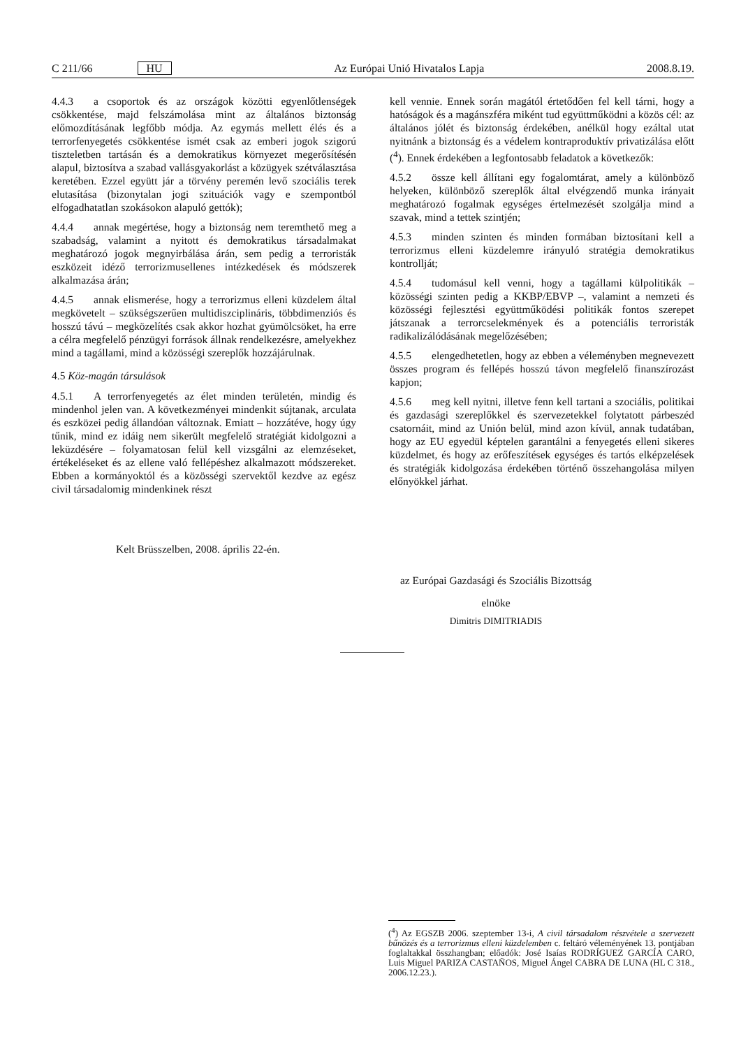C 211/66 HU Az Európai Unió Hivatalos Lapja 2008.8.19.
4.4.3 a csoportok és az országok közötti egyenlőtlenségek csökkentése, majd felszámolása mint az általános biztonság előmozdításának legfőbb módja. Az egymás mellett élés és a terrorfenyegetés csökkentése ismét csak az emberi jogok szigorú tiszteletben tartásán és a demokratikus környezet megerősítésén alapul, biztosítva a szabad vallásgyakorlást a közügyek szétválasztása keretében. Ezzel együtt jár a törvény peremén levő szociális terek elutasítása (bizonytalan jogi szituációk vagy e szempontból elfogadhatatlan szokásokon alapuló gettók);
4.4.4 annak megértése, hogy a biztonság nem teremthető meg a szabadság, valamint a nyitott és demokratikus társadalmakat meghatározó jogok megnyirbálása árán, sem pedig a terroristák eszközeit idéző terrorizmusellenes intézkedések és módszerek alkalmazása árán;
4.4.5 annak elismerése, hogy a terrorizmus elleni küzdelem által megkövetelt – szükségszerűen multidiszciplináris, többdimenziós és hosszú távú – megközelítés csak akkor hozhat gyümölcsöket, ha erre a célra megfelelő pénzügyi források állnak rendelkezésre, amelyekhez mind a tagállami, mind a közösségi szereplők hozzájárulnak.
4.5 Köz-magán társulások
4.5.1 A terrorfenyegetés az élet minden területén, mindig és mindenhol jelen van. A következményei mindenkit sújtanak, arculata és eszközei pedig állandóan változnak. Emiatt – hozzátéve, hogy úgy tűnik, mind ez idáig nem sikerült megfelelő stratégiát kidolgozni a leküzdésére – folyamatosan felül kell vizsgálni az elemzéseket, értékeléseket és az ellene való fellépéshez alkalmazott módszereket. Ebben a kormányoktól és a közösségi szervektől kezdve az egész civil társadalomig mindenkinek részt
kell vennie. Ennek során magától értetődően fel kell tárni, hogy a hatóságok és a magánszféra miként tud együttműködni a közös cél: az általános jólét és biztonság érdekében, anélkül hogy ezáltal utat nyitnánk a biztonság és a védelem kontraproduktív privatizálása előtt (<sup>4</sup>). Ennek érdekében a legfontosabb feladatok a következők:
4.5.2 össze kell állítani egy fogalomtárat, amely a különböző helyeken, különböző szereplők által elvégzendő munka irányait meghatározó fogalmak egységes értelmezését szolgálja mind a szavak, mind a tettek szintjén;
4.5.3 minden szinten és minden formában biztosítani kell a terrorizmus elleni küzdelemre irányuló stratégia demokratikus kontrollját;
4.5.4 tudomásul kell venni, hogy a tagállami külpolitikák – közösségi szinten pedig a KKBP/EBVP –, valamint a nemzeti és közösségi fejlesztési együttműködési politikák fontos szerepet játszanak a terrorcselekmények és a potenciális terroristák radikalizálódásának megelőzésében;
4.5.5 elengedhetetlen, hogy az ebben a véleményben megnevezett összes program és fellépés hosszú távon megfelelő finanszírozást kapjon;
4.5.6 meg kell nyitni, illetve fenn kell tartani a szociális, politikai és gazdasági szereplőkkel és szervezetekkel folytatott párbeszéd csatornáit, mind az Unión belül, mind azon kívül, annak tudatában, hogy az EU egyedül képtelen garantálni a fenyegetés elleni sikeres küzdelmet, és hogy az erőfeszítések egységes és tartós elképzelések és stratégiák kidolgozása érdekében történő összehangolása milyen előnyökkel járhat.
Kelt Brüsszelben, 2008. április 22-én.
az Európai Gazdasági és Szociális Bizottság
elnöke
Dimitris DIMITRIADIS
(<sup>4</sup>) Az EGSZB 2006. szeptember 13-i, A civil társadalom részvétele a szervezett bűnözés és a terrorizmus elleni küzdelemben c. feltáró véleményének 13. pontjában foglaltakkal összhangban; előadók: José Isaías RODRÍGUEZ GARCÍA CARO, Luis Miguel PARIZA CASTAÑOS, Miguel Ángel CABRA DE LUNA (HL C 318., 2006.12.23.).